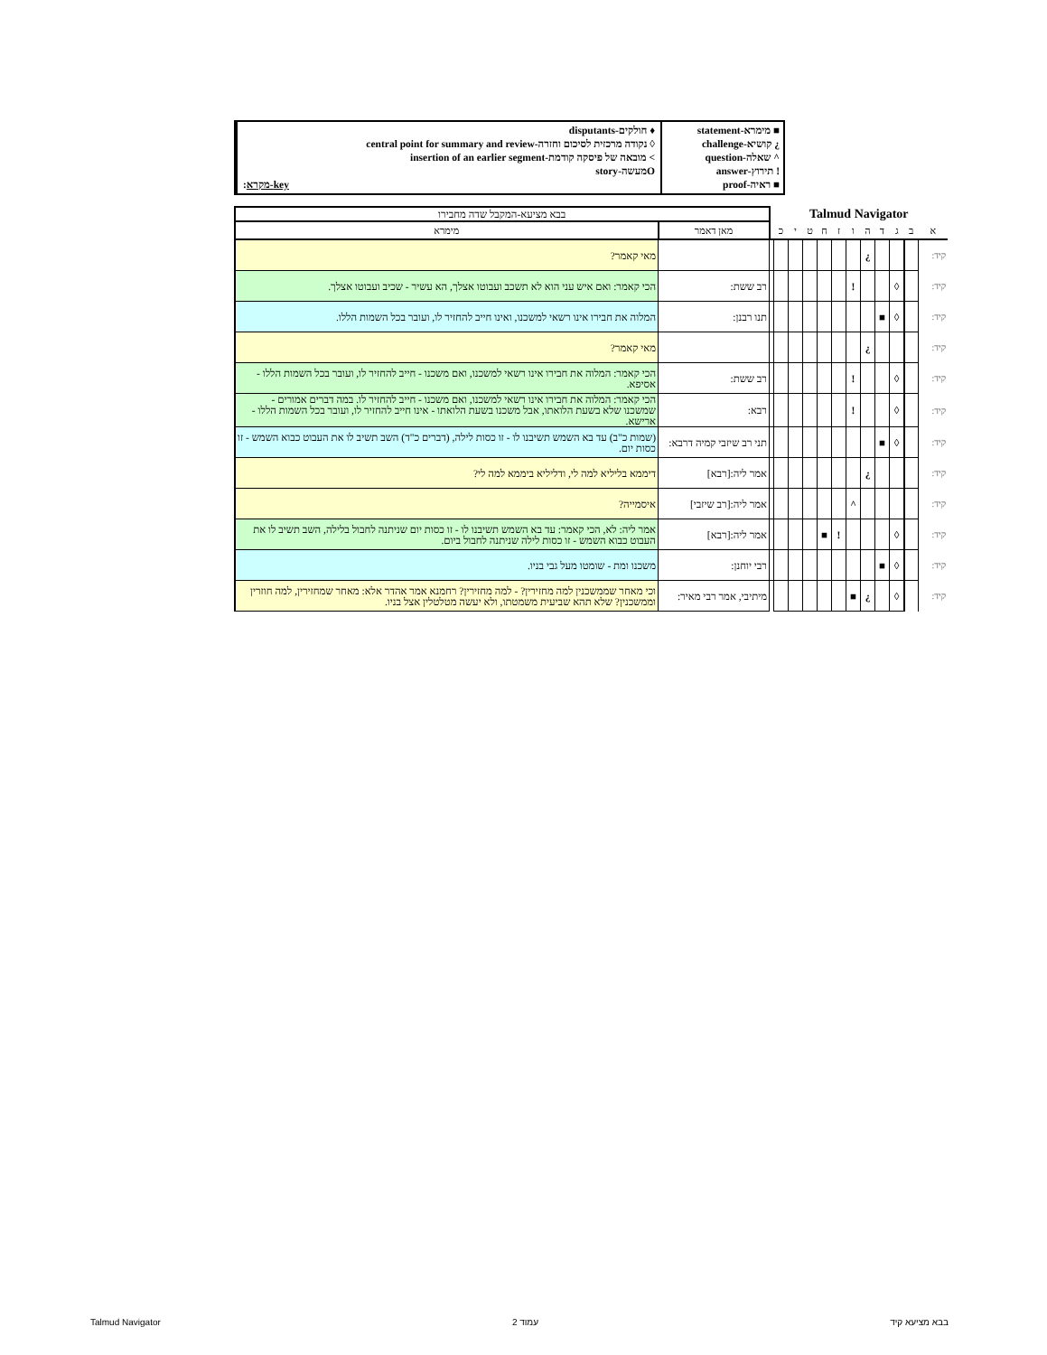■ מימרא-statement
¿ קושיא-challenge
^ שאלה-question
! תירוץ-answer
■ ראיה-proof
♦ חולקים-disputants
◊ נקודה מרכזית לסיכום וחזרה-central point for summary and review
> מובאה של פיסקה קודמת-insertion of an earlier segment
Oמעשה-story
key-מקרא:
| Talmud Navigator | | | | | | | | | | | | בבא מציעא-המקבל שדה מחבירו | |
| א | ב | ג | ד | ה | ו | ז | ח | ט | י | כ | | מאן דאמר | מימרא |
| קיד: | | | | ¿ | | | | | | | | | מאי קאמר? |
| קיד: | | ◊ | | | ! | | | | | | | רב ששת: | הכי קאמר: ואם איש עני הוא לא תשכב ועבוטו אצלך, הא עשיר - שכיב ועבוטו אצלך. |
| קיד: | | ◊ | ■ | | | | | | | | | תנו רבנן: | המלוה את חבירו אינו רשאי למשכנו, ואינו חייב להחזיר לו, ועובר בכל השמות הללו. |
| קיד: | | | | ¿ | | | | | | | | | מאי קאמר? |
| קיד: | | ◊ | | | ! | | | | | | | רב ששת: | הכי קאמר: המלוה את חבירו אינו רשאי למשכנו, ואם משכנו - חייב להחזיר לו, ועובר בכל השמות הללו - אסיפא. |
| קיד: | | ◊ | | | ! | | | | | | | רבא: | הכי קאמר: המלוה את חבירו אינו רשאי למשכנו, ואם משכנו - חייב להחזיר לו. במה דברים אמורים - שמשכנו שלא בשעת הלואתו, אבל משכנו בשעת הלואתו - אינו חייב להחזיר לו, ועובר בכל השמות הללו - ארישא. |
| קיד: | | ◊ | ■ | | | | | | | | | תני רב שיזבי קמיה דרבא: | (שמות כ"ב) עד בא השמש תשיבנו לו - זו כסות לילה, (דברים כ"ד) השב תשיב לו את העבוט כבוא השמש - זו כסות יום. |
| קיד: | | | | ¿ | | | | | | | | אמר ליה:[רבא] | דיממא בליליא למה לי, ודליליא ביממא למה לי? |
| קיד: | | | | | ^ | | | | | | | אמר ליה:[רב שיזבי] | איסמייה? |
| קיד: | | ◊ | | | | ! | ■ | | | | | אמר ליה:[רבא] | אמר ליה: לא, הכי קאמר: עד בא השמש תשיבנו לו - זו כסות יום שניתנה לחבול בלילה, השב תשיב לו את העבוט כבוא השמש - זו כסות לילה שניתנה לחבול ביום. |
| קיד: | | ◊ | ■ | | | | | | | | | רבי יוחנן: | משכנו ומת - שומטו מעל גבי בניו. |
| קיד: | | ◊ | | ¿ | ■ | | | | | | | מיתיבי, אמר רבי מאיר: | וכי מאחר שממשכנין למה מחזירין? - למה מחזירין? רחמנא אמר אהדר אלא: מאחר שמחזירין, למה חוזרין וממשכנין? שלא תהא שביעית משמטתו, ולא יעשה מטלטלין אצל בניו. |
Talmud Navigator עמוד 2 בבא מציעא קיד